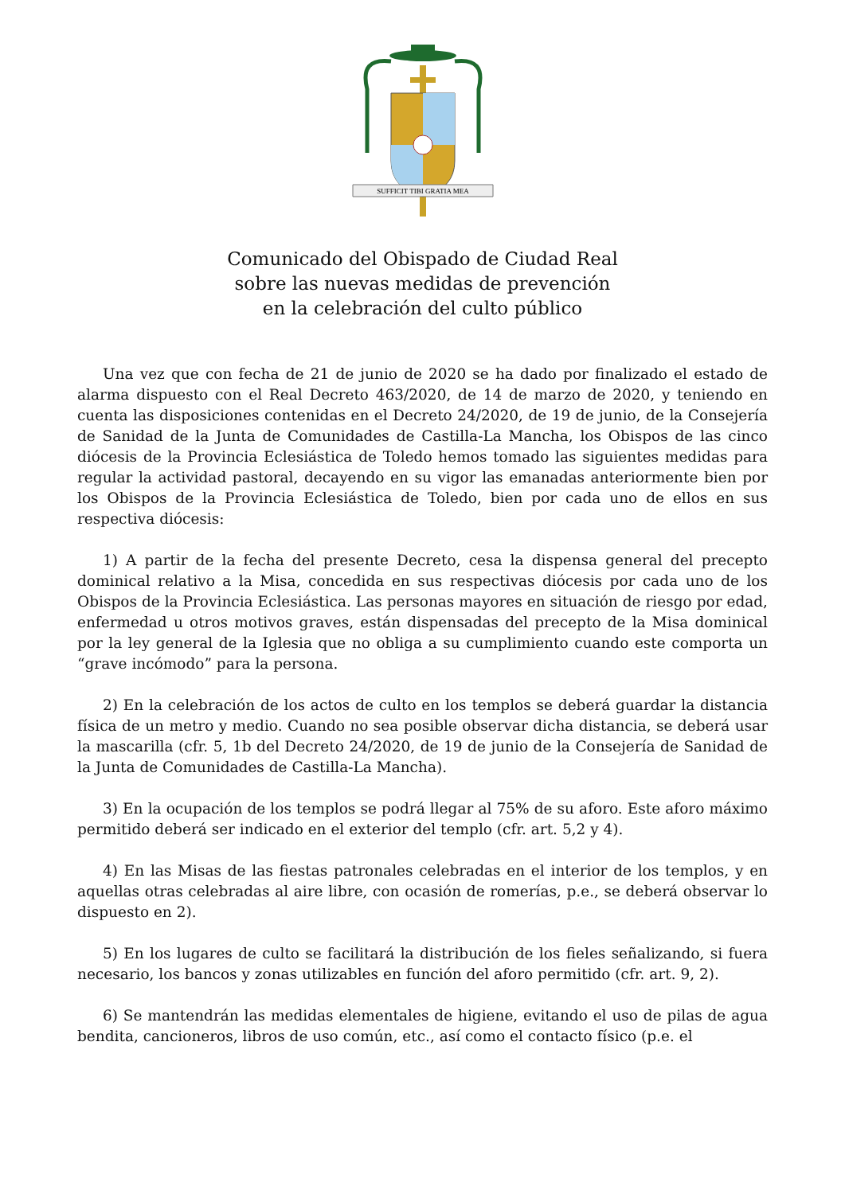SUFFICIT TIBI GRATIA MEA
Comunicado del Obispado de Ciudad Real
sobre las nuevas medidas de prevención
en la celebración del culto público
Una vez que con fecha de 21 de junio de 2020 se ha dado por finalizado el estado de alarma dispuesto con el Real Decreto 463/2020, de 14 de marzo de 2020, y teniendo en cuenta las disposiciones contenidas en el Decreto 24/2020, de 19 de junio, de la Consejería de Sanidad de la Junta de Comunidades de Castilla-La Mancha, los Obispos de las cinco diócesis de la Provincia Eclesiástica de Toledo hemos tomado las siguientes medidas para regular la actividad pastoral, decayendo en su vigor las emanadas anteriormente bien por los Obispos de la Provincia Eclesiástica de Toledo, bien por cada uno de ellos en sus respectiva diócesis:
1) A partir de la fecha del presente Decreto, cesa la dispensa general del precepto dominical relativo a la Misa, concedida en sus respectivas diócesis por cada uno de los Obispos de la Provincia Eclesiástica. Las personas mayores en situación de riesgo por edad, enfermedad u otros motivos graves, están dispensadas del precepto de la Misa dominical por la ley general de la Iglesia que no obliga a su cumplimiento cuando este comporta un “grave incómodo” para la persona.
2) En la celebración de los actos de culto en los templos se deberá guardar la distancia física de un metro y medio. Cuando no sea posible observar dicha distancia, se deberá usar la mascarilla (cfr. 5, 1b del Decreto 24/2020, de 19 de junio de la Consejería de Sanidad de la Junta de Comunidades de Castilla-La Mancha).
3) En la ocupación de los templos se podrá llegar al 75% de su aforo. Este aforo máximo permitido deberá ser indicado en el exterior del templo (cfr. art. 5,2 y 4).
4) En las Misas de las fiestas patronales celebradas en el interior de los templos, y en aquellas otras celebradas al aire libre, con ocasión de romerías, p.e., se deberá observar lo dispuesto en 2).
5) En los lugares de culto se facilitará la distribución de los fieles señalizando, si fuera necesario, los bancos y zonas utilizables en función del aforo permitido (cfr. art. 9, 2).
6) Se mantendrán las medidas elementales de higiene, evitando el uso de pilas de agua bendita, cancioneros, libros de uso común, etc., así como el contacto físico (p.e. el